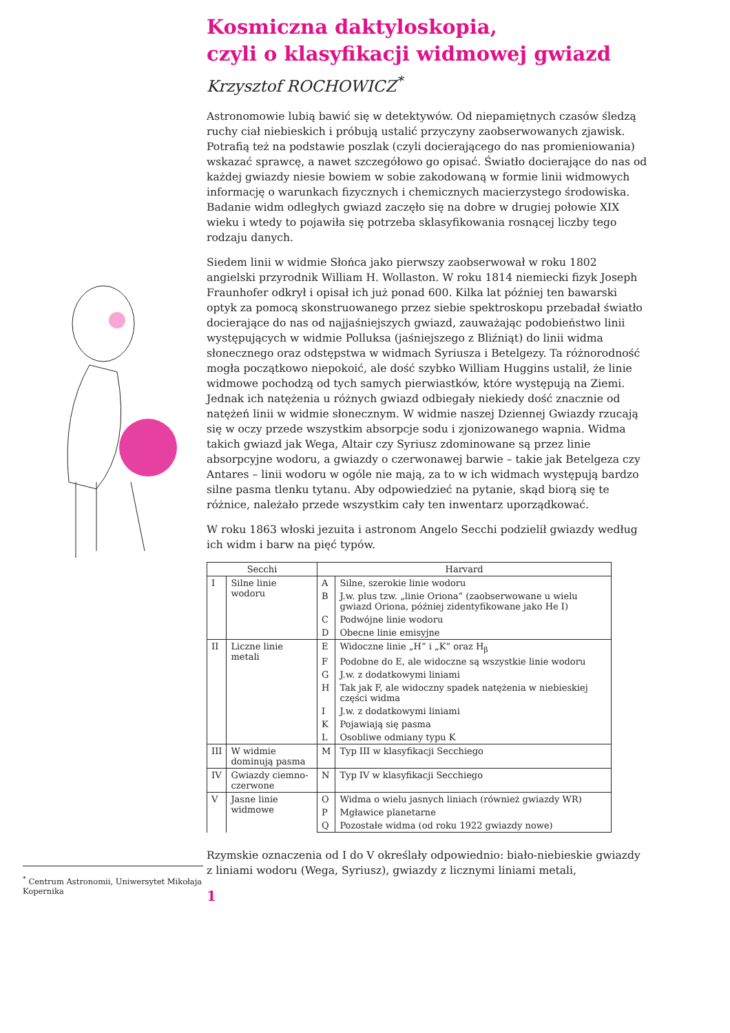<sup>*</sup> Centrum Astronomii, Uniwersytet Mikołaja Kopernika
Kosmiczna daktyloskopia,
czyli o klasyfikacji widmowej gwiazd
Krzysztof ROCHOWICZ<sup>*</sup>
Astronomowie lubią bawić się w detektywów. Od niepamiętnych czasów śledzą ruchy ciał niebieskich i próbują ustalić przyczyny zaobserwowanych zjawisk. Potrafią też na podstawie poszlak (czyli docierającego do nas promieniowania) wskazać sprawcę, a nawet szczegółowo go opisać. Światło docierające do nas od każdej gwiazdy niesie bowiem w sobie zakodowaną w formie linii widmowych informację o warunkach fizycznych i chemicznych macierzystego środowiska. Badanie widm odległych gwiazd zaczęło się na dobre w drugiej połowie XIX wieku i wtedy to pojawiła się potrzeba sklasyfikowania rosnącej liczby tego rodzaju danych.
Siedem linii w widmie Słońca jako pierwszy zaobserwował w roku 1802 angielski przyrodnik William H. Wollaston. W roku 1814 niemiecki fizyk Joseph Fraunhofer odkrył i opisał ich już ponad 600. Kilka lat później ten bawarski optyk za pomocą skonstruowanego przez siebie spektroskopu przebadał światło docierające do nas od najjaśniejszych gwiazd, zauważając podobieństwo linii występujących w widmie Polluksa (jaśniejszego z Bliźniąt) do linii widma słonecznego oraz odstępstwa w widmach Syriusza i Betelgezy. Ta różnorodność mogła początkowo niepokoić, ale dość szybko William Huggins ustalił, że linie widmowe pochodzą od tych samych pierwiastków, które występują na Ziemi. Jednak ich natężenia u różnych gwiazd odbiegały niekiedy dość znacznie od natężeń linii w widmie słonecznym. W widmie naszej Dziennej Gwiazdy rzucają się w oczy przede wszystkim absorpcje sodu i zjonizowanego wapnia. Widma takich gwiazd jak Wega, Altair czy Syriusz zdominowane są przez linie absorpcyjne wodoru, a gwiazdy o czerwonawej barwie – takie jak Betelgeza czy Antares – linii wodoru w ogóle nie mają, za to w ich widmach występują bardzo silne pasma tlenku tytanu. Aby odpowiedzieć na pytanie, skąd biorą się te różnice, należało przede wszystkim cały ten inwentarz uporządkować.
W roku 1863 włoski jezuita i astronom Angelo Secchi podzielił gwiazdy według ich widm i barw na pięć typów.
| Secchi | | Harvard | |
| --- | --- | --- | --- |
| I | Silne linie wodoru | A | Silne, szerokie linie wodoru |
| | | B | J.w. plus tzw. „linie Oriona” (zaobserwowane u wielu gwiazd Oriona, później zidentyfikowane jako He I) |
| | | C | Podwójne linie wodoru |
| | | D | Obecne linie emisyjne |
| II | Liczne linie metali | E | Widoczne linie „H” i „K” oraz H<sub>β</sub> |
| | | F | Podobne do E, ale widoczne są wszystkie linie wodoru |
| | | G | J.w. z dodatkowymi liniami |
| | | H | Tak jak F, ale widoczny spadek natężenia w niebieskiej części widma |
| | | I | J.w. z dodatkowymi liniami |
| | | K | Pojawiają się pasma |
| | | L | Osobliwe odmiany typu K |
| III | W widmie dominują pasma | M | Typ III w klasyfikacji Secchiego |
| IV | Gwiazdy ciemno-czerwone | N | Typ IV w klasyfikacji Secchiego |
| V | Jasne linie widmowe | O | Widma o wielu jasnych liniach (również gwiazdy WR) |
| | | P | Mgławice planetarne |
| | | Q | Pozostałe widma (od roku 1922 gwiazdy nowe) |
Rzymskie oznaczenia od I do V określały odpowiednio: biało-niebieskie gwiazdy z liniami wodoru (Wega, Syriusz), gwiazdy z licznymi liniami metali,
1